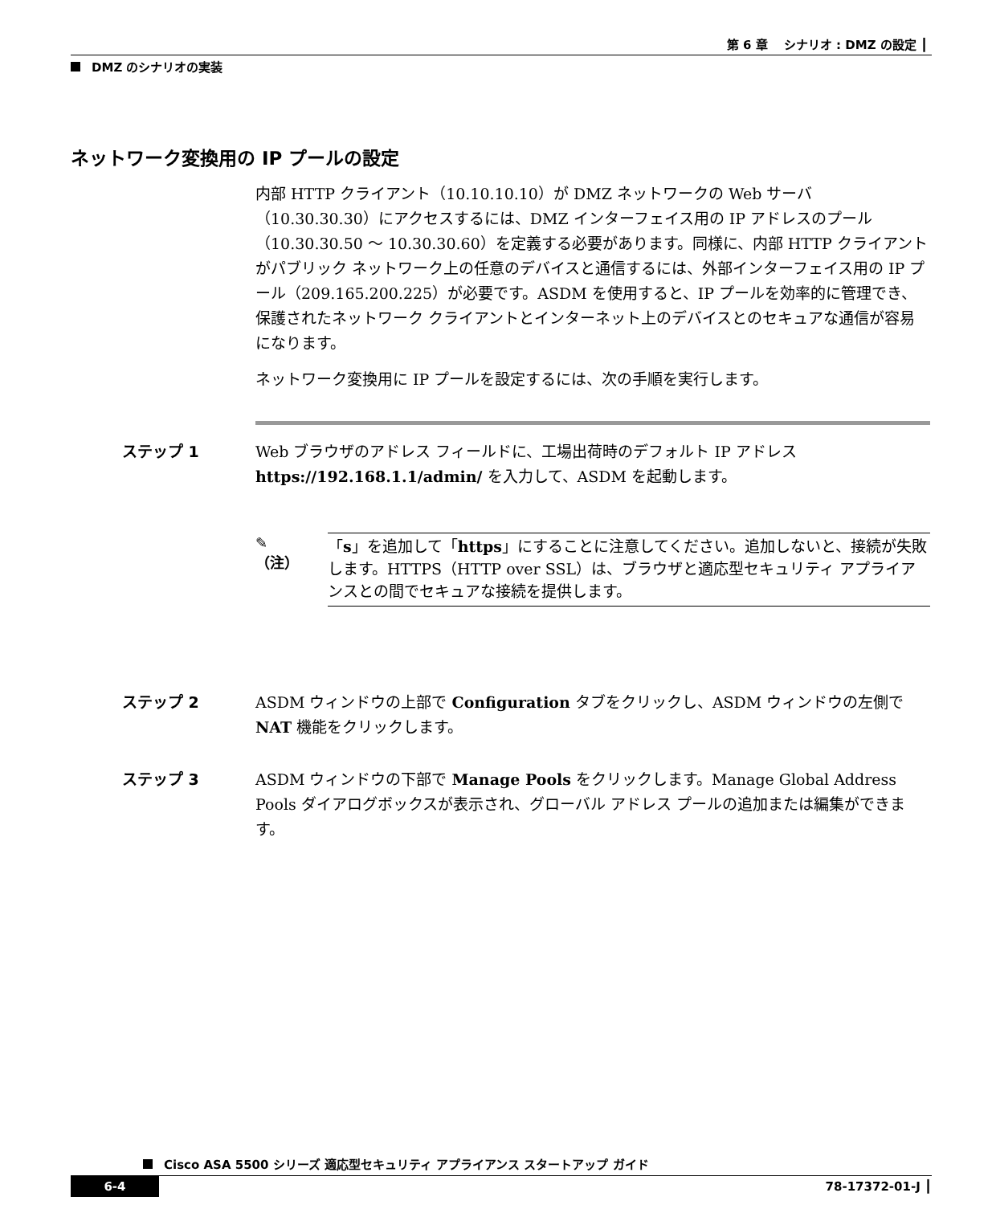第 6 章　 シナリオ : DMZ の設定 ┃
DMZ のシナリオの実装
ネットワーク変換用の IP プールの設定
内部 HTTP クライアント（10.10.10.10）が DMZ ネットワークの Web サーバ（10.30.30.30）にアクセスするには、DMZ インターフェイス用の IP アドレスのプール（10.30.30.50 ～ 10.30.30.60）を定義する必要があります。同様に、内部 HTTP クライアントがパブリック ネットワーク上の任意のデバイスと通信するには、外部インターフェイス用の IP プール（209.165.200.225）が必要です。ASDM を使用すると、IP プールを効率的に管理でき、保護されたネットワーク クライアントとインターネット上のデバイスとのセキュアな通信が容易になります。
ネットワーク変換用に IP プールを設定するには、次の手順を実行します。
ステップ 1 Web ブラウザのアドレス フィールドに、工場出荷時のデフォルト IP アドレス https://192.168.1.1/admin/ を入力して、ASDM を起動します。
✎
（注）
「s」を追加して「https」にすることに注意してください。追加しないと、接続が失敗します。HTTPS（HTTP over SSL）は、ブラウザと適応型セキュリティ アプライアンスとの間でセキュアな接続を提供します。
ステップ 2 ASDM ウィンドウの上部で Configuration タブをクリックし、ASDM ウィンドウの左側で NAT 機能をクリックします。
ステップ 3 ASDM ウィンドウの下部で Manage Pools をクリックします。Manage Global Address Pools ダイアログボックスが表示され、グローバル アドレス プールの追加または編集ができます。
Cisco ASA 5500 シリーズ 適応型セキュリティ アプライアンス スタートアップ ガイド
6-4 78-17372-01-J ┃